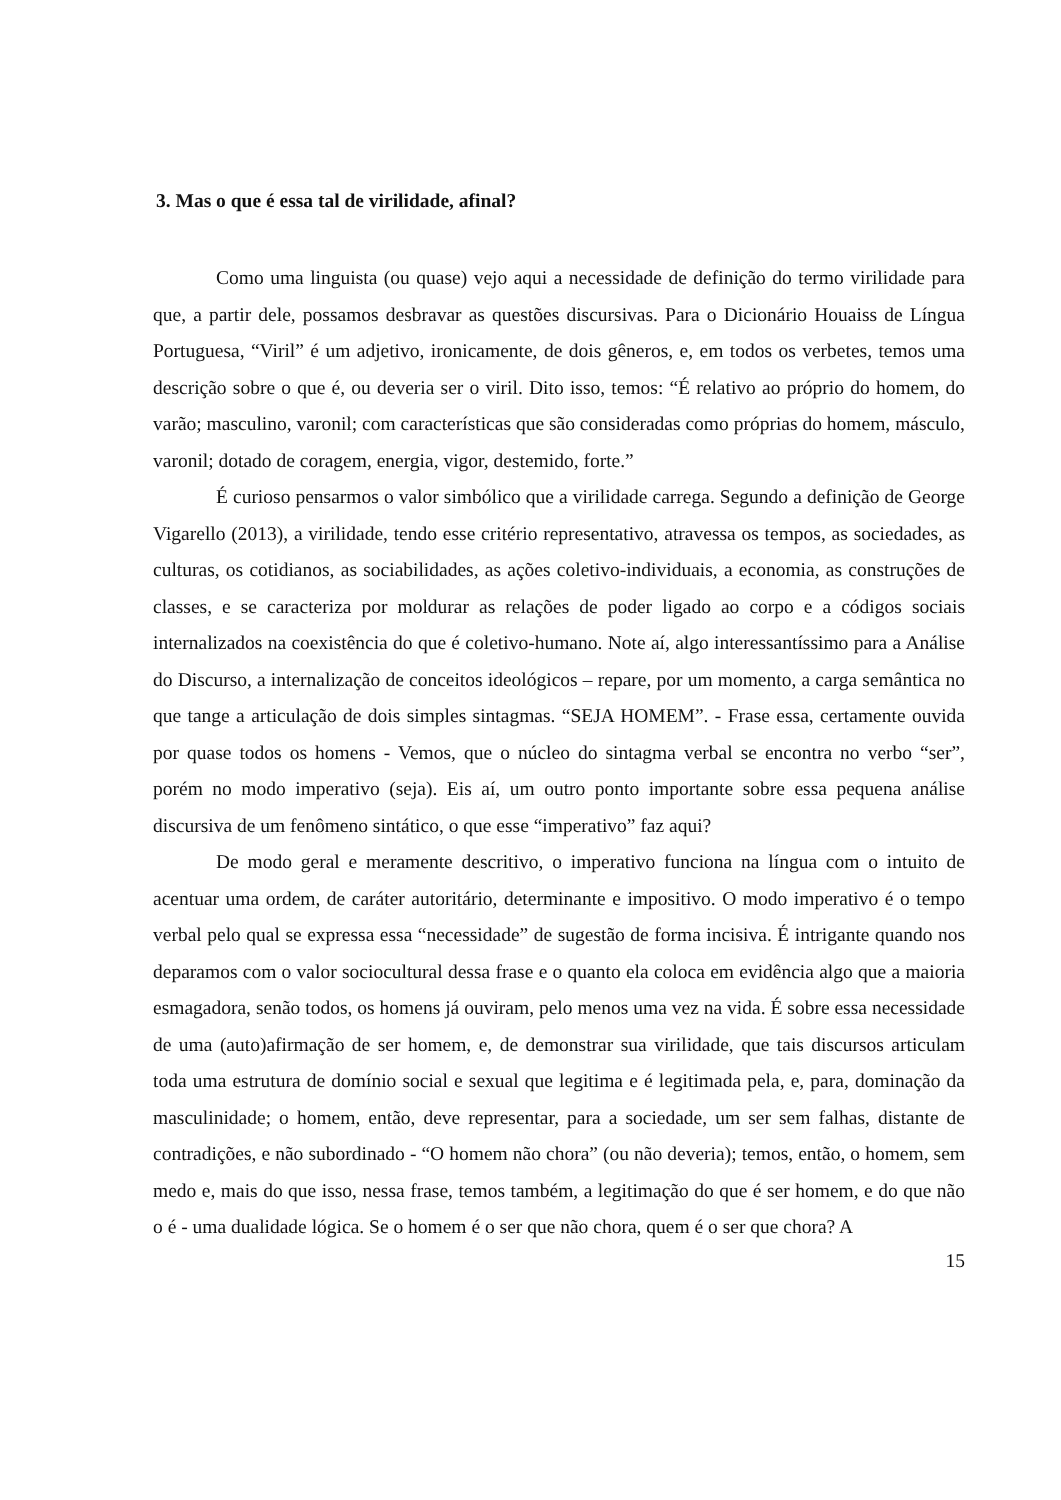3. Mas o que é essa tal de virilidade, afinal?
Como uma linguista (ou quase) vejo aqui a necessidade de definição do termo virilidade para que, a partir dele, possamos desbravar as questões discursivas. Para o Dicionário Houaiss de Língua Portuguesa, “Viril” é um adjetivo, ironicamente, de dois gêneros, e, em todos os verbetes, temos uma descrição sobre o que é, ou deveria ser o viril. Dito isso, temos: “É relativo ao próprio do homem, do varão; masculino, varonil; com características que são consideradas como próprias do homem, másculo, varonil; dotado de coragem, energia, vigor, destemido, forte.”
É curioso pensarmos o valor simbólico que a virilidade carrega. Segundo a definição de George Vigarello (2013), a virilidade, tendo esse critério representativo, atravessa os tempos, as sociedades, as culturas, os cotidianos, as sociabilidades, as ações coletivo-individuais, a economia, as construções de classes, e se caracteriza por moldurar as relações de poder ligado ao corpo e a códigos sociais internalizados na coexistência do que é coletivo-humano. Note aí, algo interessantíssimo para a Análise do Discurso, a internalização de conceitos ideológicos – repare, por um momento, a carga semântica no que tange a articulação de dois simples sintagmas. “SEJA HOMEM”. - Frase essa, certamente ouvida por quase todos os homens - Vemos, que o núcleo do sintagma verbal se encontra no verbo “ser”, porém no modo imperativo (seja). Eis aí, um outro ponto importante sobre essa pequena análise discursiva de um fenômeno sintático, o que esse “imperativo” faz aqui?
De modo geral e meramente descritivo, o imperativo funciona na língua com o intuito de acentuar uma ordem, de caráter autoritário, determinante e impositivo. O modo imperativo é o tempo verbal pelo qual se expressa essa “necessidade” de sugestão de forma incisiva. É intrigante quando nos deparamos com o valor sociocultural dessa frase e o quanto ela coloca em evidência algo que a maioria esmagadora, senão todos, os homens já ouviram, pelo menos uma vez na vida. É sobre essa necessidade de uma (auto)afirmação de ser homem, e, de demonstrar sua virilidade, que tais discursos articulam toda uma estrutura de domínio social e sexual que legitima e é legitimada pela, e, para, dominação da masculinidade; o homem, então, deve representar, para a sociedade, um ser sem falhas, distante de contradições, e não subordinado - “O homem não chora” (ou não deveria); temos, então, o homem, sem medo e, mais do que isso, nessa frase, temos também, a legitimação do que é ser homem, e do que não o é - uma dualidade lógica. Se o homem é o ser que não chora, quem é o ser que chora? A
15